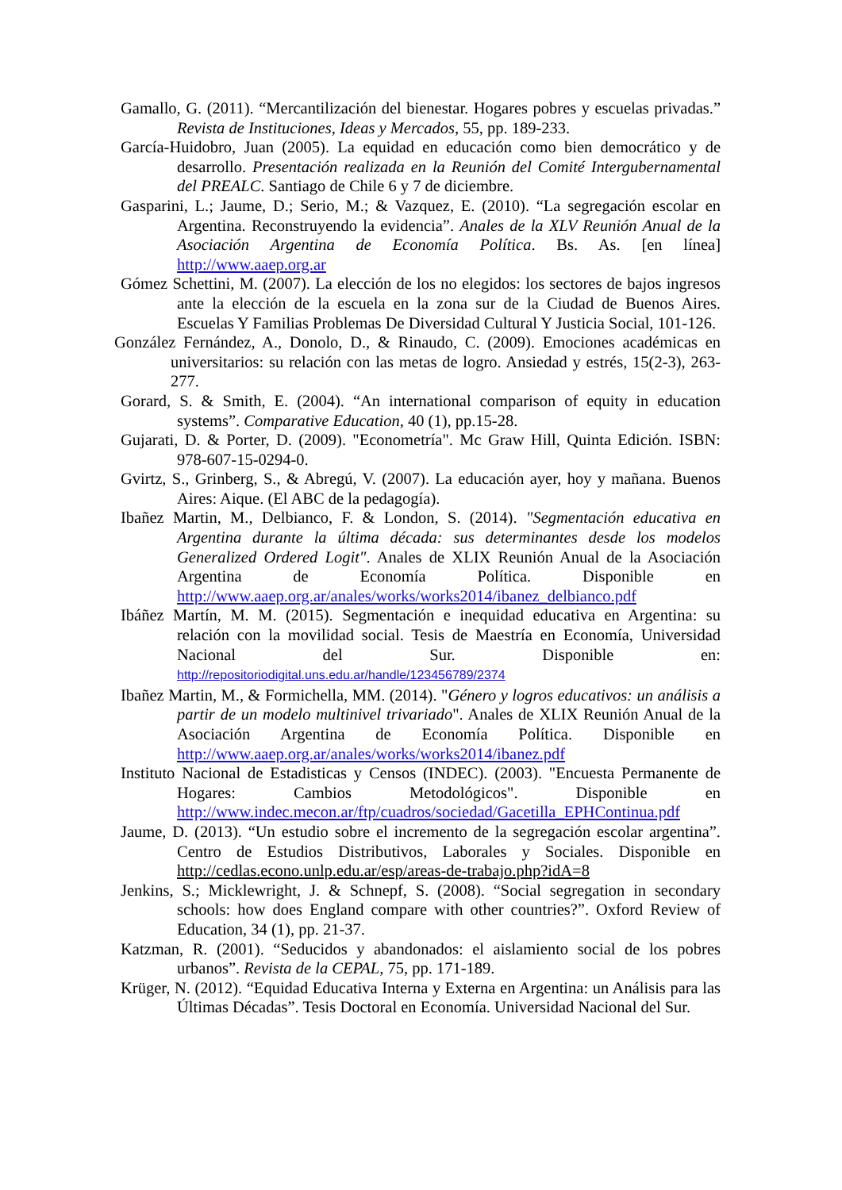Gamallo, G. (2011). “Mercantilización del bienestar. Hogares pobres y escuelas privadas.” Revista de Instituciones, Ideas y Mercados, 55, pp. 189-233.
García-Huidobro, Juan (2005). La equidad en educación como bien democrático y de desarrollo. Presentación realizada en la Reunión del Comité Intergubernamental del PREALC. Santiago de Chile 6 y 7 de diciembre.
Gasparini, L.; Jaume, D.; Serio, M.; & Vazquez, E. (2010). “La segregación escolar en Argentina. Reconstruyendo la evidencia”. Anales de la XLV Reunión Anual de la Asociación Argentina de Economía Política. Bs. As. [en línea] http://www.aaep.org.ar
Gómez Schettini, M. (2007). La elección de los no elegidos: los sectores de bajos ingresos ante la elección de la escuela en la zona sur de la Ciudad de Buenos Aires. Escuelas Y Familias Problemas De Diversidad Cultural Y Justicia Social, 101-126.
González Fernández, A., Donolo, D., & Rinaudo, C. (2009). Emociones académicas en universitarios: su relación con las metas de logro. Ansiedad y estrés, 15(2-3), 263-277.
Gorard, S. & Smith, E. (2004). “An international comparison of equity in education systems”. Comparative Education, 40 (1), pp.15-28.
Gujarati, D. & Porter, D. (2009). "Econometría". Mc Graw Hill, Quinta Edición. ISBN: 978-607-15-0294-0.
Gvirtz, S., Grinberg, S., & Abregú, V. (2007). La educación ayer, hoy y mañana. Buenos Aires: Aique. (El ABC de la pedagogía).
Ibañez Martin, M., Delbianco, F. & London, S. (2014). "Segmentación educativa en Argentina durante la última década: sus determinantes desde los modelos Generalized Ordered Logit". Anales de XLIX Reunión Anual de la Asociación Argentina de Economía Política. Disponible en http://www.aaep.org.ar/anales/works/works2014/ibanez_delbianco.pdf
Ibáñez Martín, M. M. (2015). Segmentación e inequidad educativa en Argentina: su relación con la movilidad social. Tesis de Maestría en Economía, Universidad Nacional del Sur. Disponible en: http://repositoriodigital.uns.edu.ar/handle/123456789/2374
Ibañez Martin, M., & Formichella, MM. (2014). "Género y logros educativos: un análisis a partir de un modelo multinivel trivariado". Anales de XLIX Reunión Anual de la Asociación Argentina de Economía Política. Disponible en http://www.aaep.org.ar/anales/works/works2014/ibanez.pdf
Instituto Nacional de Estadisticas y Censos (INDEC). (2003). "Encuesta Permanente de Hogares: Cambios Metodológicos". Disponible en http://www.indec.mecon.ar/ftp/cuadros/sociedad/Gacetilla_EPHContinua.pdf
Jaume, D. (2013). “Un estudio sobre el incremento de la segregación escolar argentina”. Centro de Estudios Distributivos, Laborales y Sociales. Disponible en http://cedlas.econo.unlp.edu.ar/esp/areas-de-trabajo.php?idA=8
Jenkins, S.; Micklewright, J. & Schnepf, S. (2008). “Social segregation in secondary schools: how does England compare with other countries?”. Oxford Review of Education, 34 (1), pp. 21-37.
Katzman, R. (2001). “Seducidos y abandonados: el aislamiento social de los pobres urbanos”. Revista de la CEPAL, 75, pp. 171-189.
Krüger, N. (2012). “Equidad Educativa Interna y Externa en Argentina: un Análisis para las Últimas Décadas”. Tesis Doctoral en Economía. Universidad Nacional del Sur.